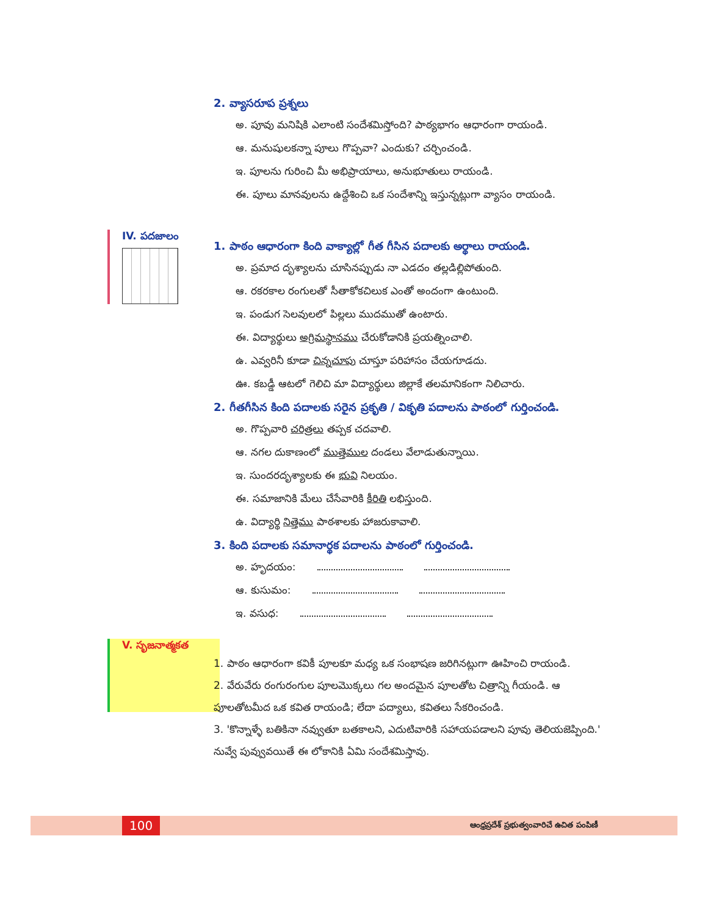IV. పదజాలం
V. సృజనాత్మకత
2. వ్యాసరూప ప్రశ్నలు
అ. పూవు మనిషికి ఎలాంటి సందేశమిస్తోంది? పాఠ్యభాగం ఆధారంగా రాయండి.
ఆ. మనుషులకన్నా పూలు గొప్పవా? ఎందుకు? చర్చించండి.
ఇ. పూలను గురించి మీ అభిప్రాయాలు, అనుభూతులు రాయండి.
ఈ. పూలు మానవులను ఉద్దేశించి ఒక సందేశాన్ని ఇస్తున్నట్లుగా వ్యాసం రాయండి.
1. పాఠం ఆధారంగా కింది వాక్యాల్లో గీత గీసిన పదాలకు అర్థాలు రాయండి.
అ. ప్రమాద దృశ్యాలను చూసినప్పుడు నా ఎడదం తల్లడిల్లిపోతుంది.
ఆ. రకరకాల రంగులతో సీతాకోకచిలుక ఎంతో అందంగా ఉంటుంది.
ఇ. పండుగ సెలవులలో పిల్లలు ముదముతో ఉంటారు.
ఈ. విద్యార్థులు అగ్రిమస్థానము చేరుకోడానికి ప్రయత్నించాలి.
ఉ. ఎవ్వరినీ కూడా చిన్నచూపు చూస్తూ పరిహాసం చేయగూడదు.
ఊ. కబడ్డీ ఆటలో గెలిచి మా విద్యార్థులు జిల్లాకే తలమానికంగా నిలిచారు.
2. గీతగీసిన కింది పదాలకు సరైన ప్రకృతి / వికృతి పదాలను పాఠంలో గుర్తించండి.
అ. గొప్పవారి చరిత్రలు తప్పక చదవాలి.
ఆ. నగల దుకాణంలో ముత్తెముల దండలు వేలాడుతున్నాయి.
ఇ. సుందరదృశ్యాలకు ఈ భువి నిలయం.
ఈ. సమాజానికి మేలు చేసేవారికి కీరితి లభిస్తుంది.
ఉ. విద్యార్థి నిత్తెము పాఠశాలకు హాజరుకావాలి.
3. కింది పదాలకు సమానార్థక పదాలను పాఠంలో గుర్తించండి.
అ. హృదయం:
ఆ. కుసుమం:
ఇ. వసుధ:
1. పాఠం ఆధారంగా కవికీ పూలకూ మధ్య ఒక సంభాషణ జరిగినట్లుగా ఊహించి రాయండి.
2. వేరువేరు రంగురంగుల పూలమొక్కలు గల అందమైన పూలతోట చిత్రాన్ని గీయండి. ఆ పూలతోటమీద ఒక కవిత రాయండి; లేదా పద్యాలు, కవితలు సేకరించండి.
3. 'కొన్నాళ్ళే బతికినా నవ్వుతూ బతకాలని, ఎదుటివారికి సహాయపడాలని పూవు తెలియజెప్పింది.' నువ్వే పువ్వువయితే ఈ లోకానికి ఏమి సందేశమిస్తావు.
100 ఆంధ్రప్రదేశ్ ప్రభుత్వంవారిచే ఉచిత పంపిణీ